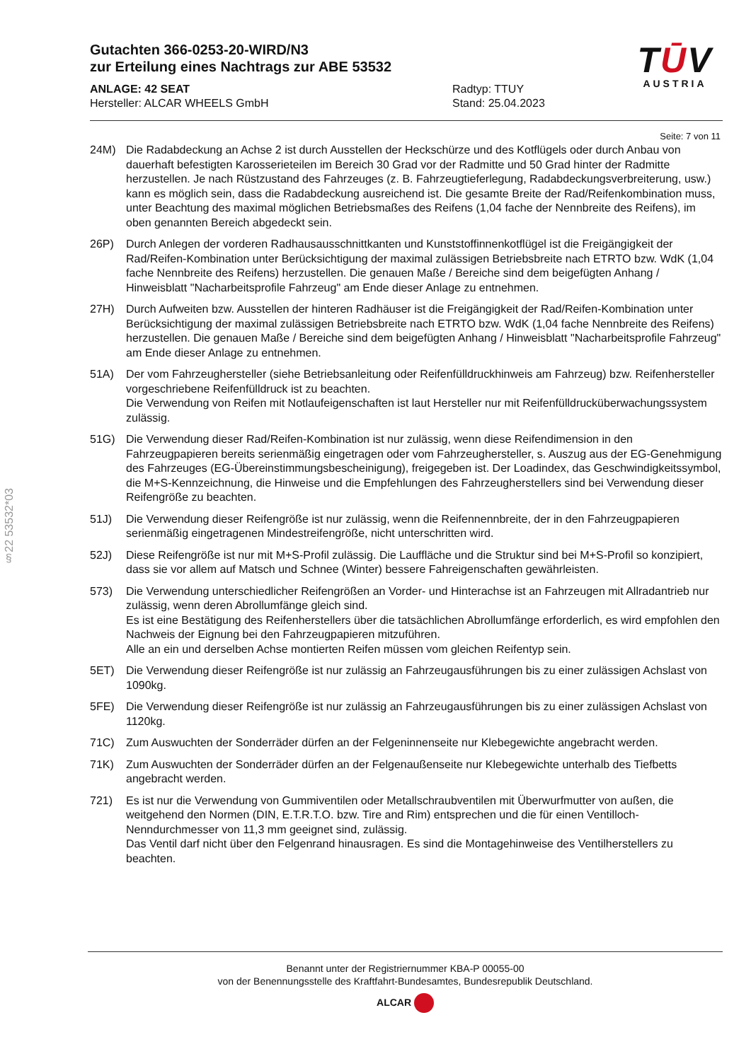TŪV
AUSTRIA
§22 53532*03
Gutachten 366-0253-20-WIRD/N3
zur Erteilung eines Nachtrags zur ABE 53532
ANLAGE: 42 SEAT
Hersteller: ALCAR WHEELS GmbH
Radtyp: TTUY
Stand: 25.04.2023
Seite: 7 von 11
24M) Die Radabdeckung an Achse 2 ist durch Ausstellen der Heckschürze und des Kotflügels oder durch Anbau von dauerhaft befestigten Karosserieteilen im Bereich 30 Grad vor der Radmitte und 50 Grad hinter der Radmitte herzustellen. Je nach Rüstzustand des Fahrzeuges (z. B. Fahrzeugtieferlegung, Radabdeckungsverbreiterung, usw.) kann es möglich sein, dass die Radabdeckung ausreichend ist. Die gesamte Breite der Rad/Reifenkombination muss, unter Beachtung des maximal möglichen Betriebsmaßes des Reifens (1,04 fache der Nennbreite des Reifens), im oben genannten Bereich abgedeckt sein.
26P) Durch Anlegen der vorderen Radhausausschnittkanten und Kunststoffinnenkotflügel ist die Freigängigkeit der Rad/Reifen-Kombination unter Berücksichtigung der maximal zulässigen Betriebsbreite nach ETRTO bzw. WdK (1,04 fache Nennbreite des Reifens) herzustellen. Die genauen Maße / Bereiche sind dem beigefügten Anhang / Hinweisblatt "Nacharbeitsprofile Fahrzeug" am Ende dieser Anlage zu entnehmen.
27H) Durch Aufweiten bzw. Ausstellen der hinteren Radhäuser ist die Freigängigkeit der Rad/Reifen-Kombination unter Berücksichtigung der maximal zulässigen Betriebsbreite nach ETRTO bzw. WdK (1,04 fache Nennbreite des Reifens) herzustellen. Die genauen Maße / Bereiche sind dem beigefügten Anhang / Hinweisblatt "Nacharbeitsprofile Fahrzeug" am Ende dieser Anlage zu entnehmen.
51A) Der vom Fahrzeughersteller (siehe Betriebsanleitung oder Reifenfülldruckhinweis am Fahrzeug) bzw. Reifenhersteller vorgeschriebene Reifenfülldruck ist zu beachten.
Die Verwendung von Reifen mit Notlaufeigenschaften ist laut Hersteller nur mit Reifenfülldrucküberwachungssystem zulässig.
51G) Die Verwendung dieser Rad/Reifen-Kombination ist nur zulässig, wenn diese Reifendimension in den Fahrzeugpapieren bereits serienmäßig eingetragen oder vom Fahrzeughersteller, s. Auszug aus der EG-Genehmigung des Fahrzeuges (EG-Übereinstimmungsbescheinigung), freigegeben ist. Der Loadindex, das Geschwindigkeitssymbol, die M+S-Kennzeichnung, die Hinweise und die Empfehlungen des Fahrzeugherstellers sind bei Verwendung dieser Reifengröße zu beachten.
51J) Die Verwendung dieser Reifengröße ist nur zulässig, wenn die Reifennennbreite, der in den Fahrzeugpapieren serienmäßig eingetragenen Mindestreifengröße, nicht unterschritten wird.
52J) Diese Reifengröße ist nur mit M+S-Profil zulässig. Die Lauffläche und die Struktur sind bei M+S-Profil so konzipiert, dass sie vor allem auf Matsch und Schnee (Winter) bessere Fahreigenschaften gewährleisten.
573) Die Verwendung unterschiedlicher Reifengrößen an Vorder- und Hinterachse ist an Fahrzeugen mit Allradantrieb nur zulässig, wenn deren Abrollumfänge gleich sind.
Es ist eine Bestätigung des Reifenherstellers über die tatsächlichen Abrollumfänge erforderlich, es wird empfohlen den Nachweis der Eignung bei den Fahrzeugpapieren mitzuführen.
Alle an ein und derselben Achse montierten Reifen müssen vom gleichen Reifentyp sein.
5ET) Die Verwendung dieser Reifengröße ist nur zulässig an Fahrzeugausführungen bis zu einer zulässigen Achslast von 1090kg.
5FE) Die Verwendung dieser Reifengröße ist nur zulässig an Fahrzeugausführungen bis zu einer zulässigen Achslast von 1120kg.
71C) Zum Auswuchten der Sonderräder dürfen an der Felgeninnenseite nur Klebegewichte angebracht werden.
71K) Zum Auswuchten der Sonderräder dürfen an der Felgenaußenseite nur Klebegewichte unterhalb des Tiefbetts angebracht werden.
721) Es ist nur die Verwendung von Gummiventilen oder Metallschraubventilen mit Überwurfmutter von außen, die weitgehend den Normen (DIN, E.T.R.T.O. bzw. Tire and Rim) entsprechen und die für einen Ventilloch-Nenndurchmesser von 11,3 mm geeignet sind, zulässig.
Das Ventil darf nicht über den Felgenrand hinausragen. Es sind die Montagehinweise des Ventilherstellers zu beachten.
Benannt unter der Registriernummer KBA-P 00055-00
von der Benennungsstelle des Kraftfahrt-Bundesamtes, Bundesrepublik Deutschland.
ALCAR